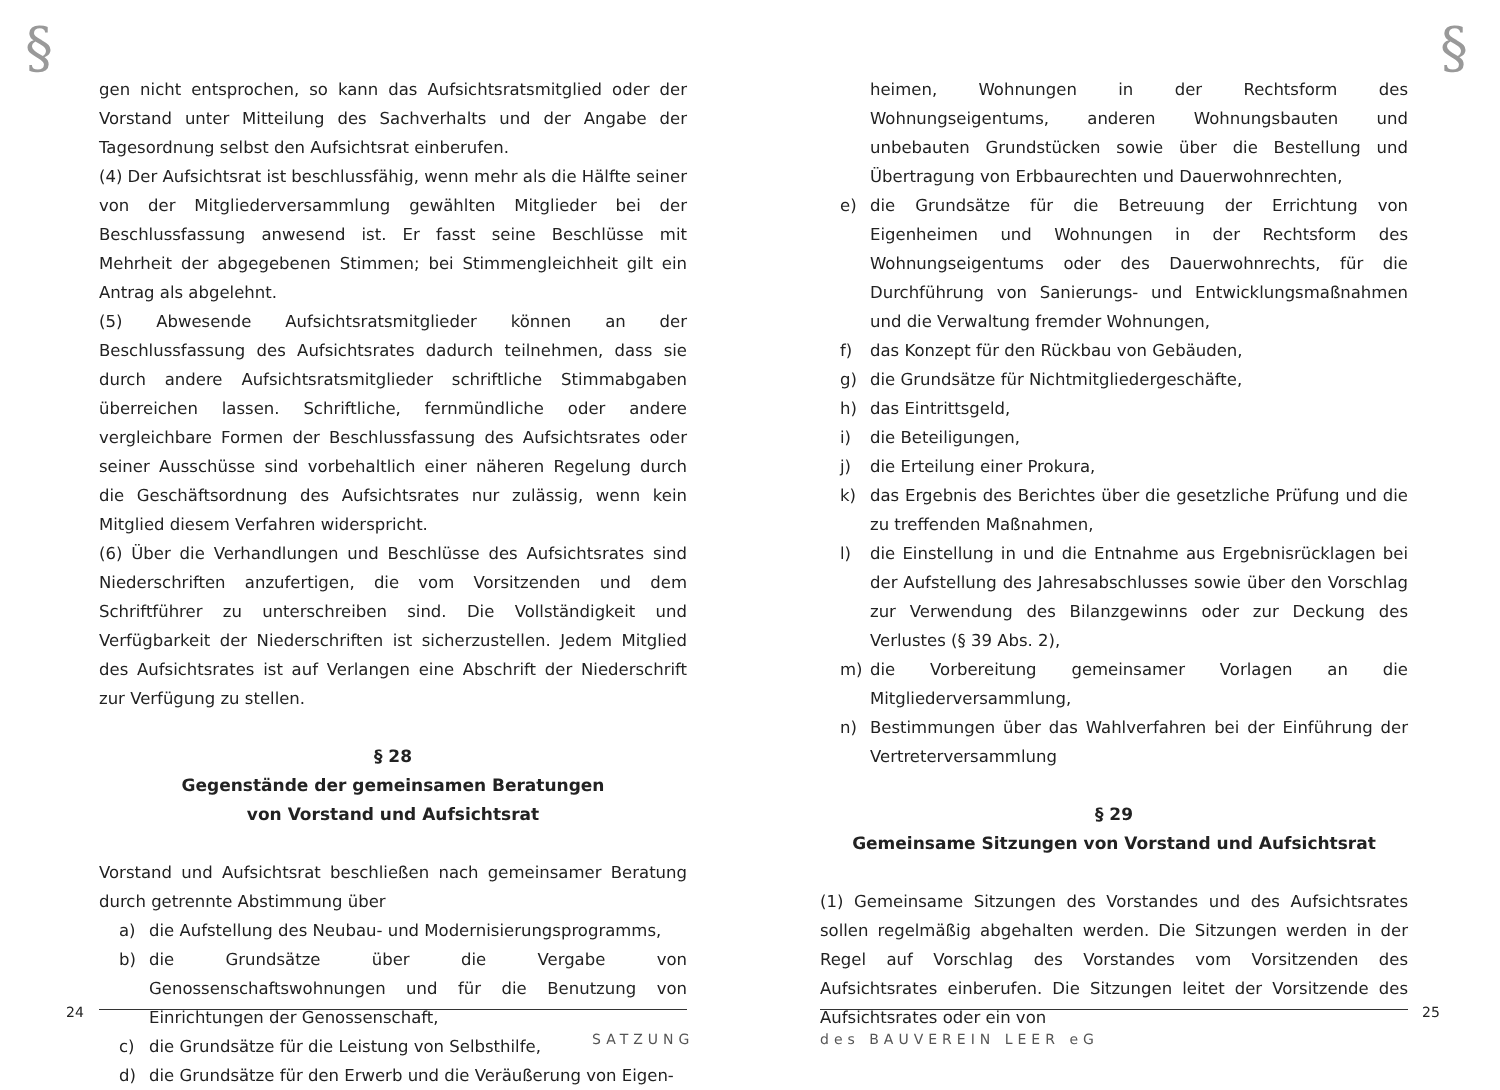§
gen nicht entsprochen, so kann das Aufsichtsratsmitglied oder der Vorstand unter Mitteilung des Sachverhalts und der Angabe der Tagesordnung selbst den Aufsichtsrat einberufen.
(4) Der Aufsichtsrat ist beschlussfähig, wenn mehr als die Hälfte seiner von der Mitgliederversammlung gewählten Mitglieder bei der Beschlussfassung anwesend ist. Er fasst seine Beschlüsse mit Mehrheit der abgegebenen Stimmen; bei Stimmengleichheit gilt ein Antrag als abgelehnt.
(5) Abwesende Aufsichtsratsmitglieder können an der Beschlussfassung des Aufsichtsrates dadurch teilnehmen, dass sie durch andere Aufsichtsratsmitglieder schriftliche Stimmabgaben überreichen lassen. Schriftliche, fernmündliche oder andere vergleichbare Formen der Beschlussfassung des Aufsichtsrates oder seiner Ausschüsse sind vorbehaltlich einer näheren Regelung durch die Geschäftsordnung des Aufsichtsrates nur zulässig, wenn kein Mitglied diesem Verfahren widerspricht.
(6) Über die Verhandlungen und Beschlüsse des Aufsichtsrates sind Niederschriften anzufertigen, die vom Vorsitzenden und dem Schriftführer zu unterschreiben sind. Die Vollständigkeit und Verfügbarkeit der Niederschriften ist sicherzustellen. Jedem Mitglied des Aufsichtsrates ist auf Verlangen eine Abschrift der Niederschrift zur Verfügung zu stellen.
§ 28
Gegenstände der gemeinsamen Beratungen
von Vorstand und Aufsichtsrat
Vorstand und Aufsichtsrat beschließen nach gemeinsamer Beratung durch getrennte Abstimmung über
a) die Aufstellung des Neubau- und Modernisierungsprogramms,
b) die Grundsätze über die Vergabe von Genossenschaftswohnungen und für die Benutzung von Einrichtungen der Genossenschaft,
c) die Grundsätze für die Leistung von Selbsthilfe,
d) die Grundsätze für den Erwerb und die Veräußerung von Eigen-
24
SATZUNG
§
heimen, Wohnungen in der Rechtsform des Wohnungseigentums, anderen Wohnungsbauten und unbebauten Grundstücken sowie über die Bestellung und Übertragung von Erbbaurechten und Dauerwohnrechten,
e) die Grundsätze für die Betreuung der Errichtung von Eigenheimen und Wohnungen in der Rechtsform des Wohnungseigentums oder des Dauerwohnrechts, für die Durchführung von Sanierungs- und Entwicklungsmaßnahmen und die Verwaltung fremder Wohnungen,
f) das Konzept für den Rückbau von Gebäuden,
g) die Grundsätze für Nichtmitgliedergeschäfte,
h) das Eintrittsgeld,
i) die Beteiligungen,
j) die Erteilung einer Prokura,
k) das Ergebnis des Berichtes über die gesetzliche Prüfung und die zu treffenden Maßnahmen,
l) die Einstellung in und die Entnahme aus Ergebnisrücklagen bei der Aufstellung des Jahresabschlusses sowie über den Vorschlag zur Verwendung des Bilanzgewinns oder zur Deckung des Verlustes (§ 39 Abs. 2),
m) die Vorbereitung gemeinsamer Vorlagen an die Mitgliederversammlung,
n) Bestimmungen über das Wahlverfahren bei der Einführung der Vertreterversammlung
§ 29
Gemeinsame Sitzungen von Vorstand und Aufsichtsrat
(1) Gemeinsame Sitzungen des Vorstandes und des Aufsichtsrates sollen regelmäßig abgehalten werden. Die Sitzungen werden in der Regel auf Vorschlag des Vorstandes vom Vorsitzenden des Aufsichtsrates einberufen. Die Sitzungen leitet der Vorsitzende des Aufsichtsrates oder ein von
25
des BAUVEREIN LEER eG